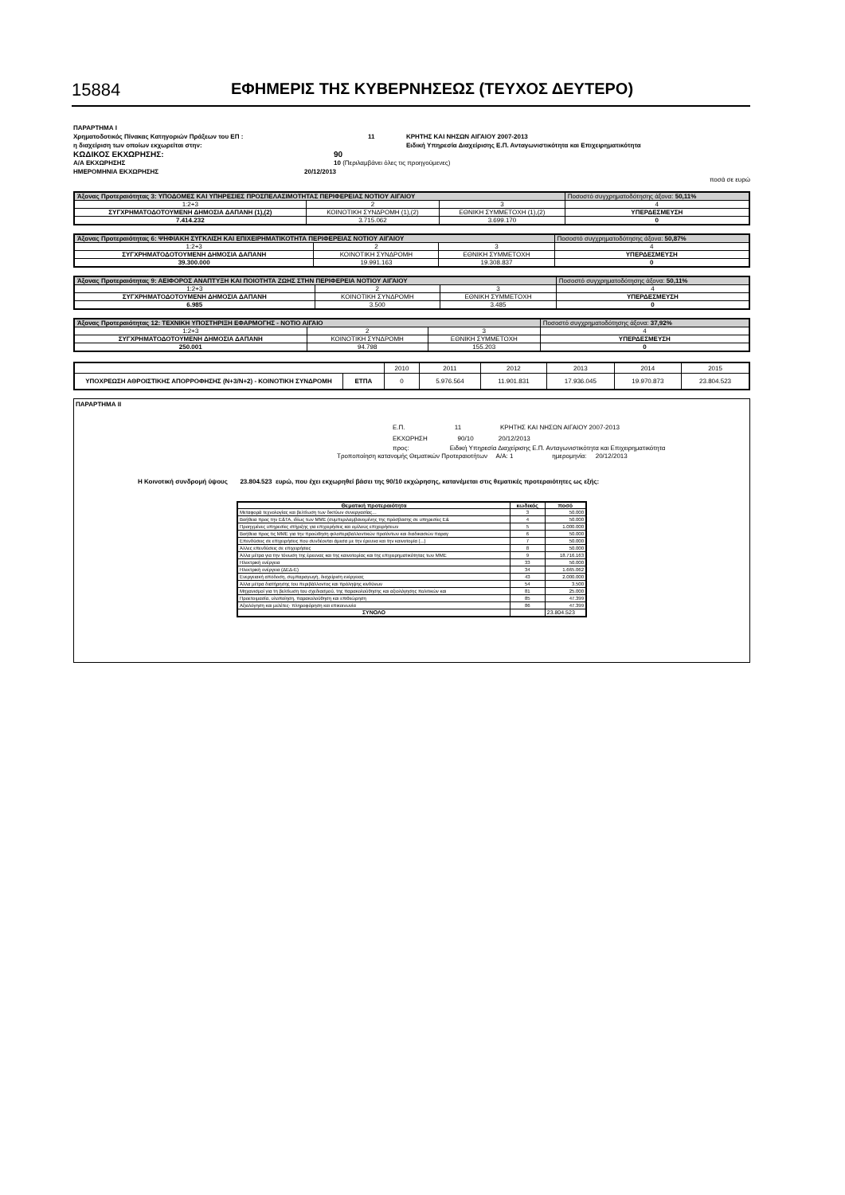15884 ΕΦΗΜΕΡΙΣ ΤΗΣ ΚΥΒΕΡΝΗΣΕΩΣ (ΤΕΥΧΟΣ ΔΕΥΤΕΡΟ)
ΠΑΡΑΡΤΗΜΑ Ι
Χρηματοδοτικός Πίνακας Κατηγοριών Πράξεων του ΕΠ : 11 ΚΡΗΤΗΣ ΚΑΙ ΝΗΣΩΝ ΑΙΓΑΙΟΥ 2007-2013
η διαχείριση των οποίων εκχωρείται στην: Ειδική Υπηρεσία Διαχείρισης Ε.Π. Ανταγωνιστικότητα και Επιχειρηματικότητα
ΚΩΔΙΚΟΣ ΕΚΧΩΡΗΣΗΣ: 90
Α/Α ΕΚΧΩΡΗΣΗΣ 10 (Περιλαμβάνει όλες τις προηγούμενες)
ΗΜΕΡΟΜΗΝΙΑ ΕΚΧΩΡΗΣΗΣ 20/12/2013
ποσά σε ευρώ
| Άξονας Προτεραιότητας 3: ΥΠΟΔΟΜΕΣ ΚΑΙ ΥΠΗΡΕΣΙΕΣ ΠΡΟΣΠΕΛΑΣΙΜΟΤΗΤΑΣ ΠΕΡΙΦΕΡΕΙΑΣ ΝΟΤΙΟΥ ΑΙΓΑΙΟΥ | | | Ποσοστό συγχρηματοδότησης άξονα: 50,11% |
| 1:2+3 | 2 | 3 | 4 |
| ΣΥΓΧΡΗΜΑΤΟΔΟΤΟΥΜΕΝΗ ΔΗΜΟΣΙΑ ΔΑΠΑΝΗ (1),(2) | ΚΟΙΝΟΤΙΚΗ ΣΥΝΔΡΟΜΗ (1),(2) | ΕΘΝΙΚΗ ΣΥΜΜΕΤΟΧΗ (1),(2) | ΥΠΕΡΔΕΣΜΕΥΣΗ |
| 7.414.232 | 3.715.062 | 3.699.170 | 0 |
| Άξονας Προτεραιότητας 6: ΨΗΦΙΑΚΗ ΣΥΓΚΛΙΣΗ ΚΑΙ ΕΠΙΧΕΙΡΗΜΑΤΙΚΟΤΗΤΑ ΠΕΡΙΦΕΡΕΙΑΣ ΝΟΤΙΟΥ ΑΙΓΑΙΟΥ | | | Ποσοστό συγχρηματοδότησης άξονα: 50,87% |
| 1:2+3 | 2 | 3 | 4 |
| ΣΥΓΧΡΗΜΑΤΟΔΟΤΟΥΜΕΝΗ ΔΗΜΟΣΙΑ ΔΑΠΑΝΗ | ΚΟΙΝΟΤΙΚΗ ΣΥΝΔΡΟΜΗ | ΕΘΝΙΚΗ ΣΥΜΜΕΤΟΧΗ | ΥΠΕΡΔΕΣΜΕΥΣΗ |
| 39.300.000 | 19.991.163 | 19.308.837 | 0 |
| Άξονας Προτεραιότητας 9: ΑΕΙΦΟΡΟΣ ΑΝΑΠΤΥΞΗ ΚΑΙ ΠΟΙΟΤΗΤΑ ΖΩΗΣ ΣΤΗΝ ΠΕΡΙΦΕΡΕΙΑ ΝΟΤΙΟΥ ΑΙΓΑΙΟΥ | | | Ποσοστό συγχρηματοδότησης άξονα: 50,11% |
| 1:2+3 | 2 | 3 | 4 |
| ΣΥΓΧΡΗΜΑΤΟΔΟΤΟΥΜΕΝΗ ΔΗΜΟΣΙΑ ΔΑΠΑΝΗ | ΚΟΙΝΟΤΙΚΗ ΣΥΝΔΡΟΜΗ | ΕΘΝΙΚΗ ΣΥΜΜΕΤΟΧΗ | ΥΠΕΡΔΕΣΜΕΥΣΗ |
| 6.985 | 3.500 | 3.485 | 0 |
| Άξονας Προτεραιότητας 12: ΤΕΧΝΙΚΗ ΥΠΟΣΤΗΡΙΞΗ ΕΦΑΡΜΟΓΗΣ - ΝΟΤΙΟ ΑΙΓΑΙΟ | | | Ποσοστό συγχρηματοδότησης άξονα: 37,92% |
| 1:2+3 | 2 | 3 | 4 |
| ΣΥΓΧΡΗΜΑΤΟΔΟΤΟΥΜΕΝΗ ΔΗΜΟΣΙΑ ΔΑΠΑΝΗ | ΚΟΙΝΟΤΙΚΗ ΣΥΝΔΡΟΜΗ | ΕΘΝΙΚΗ ΣΥΜΜΕΤΟΧΗ | ΥΠΕΡΔΕΣΜΕΥΣΗ |
| 250.001 | 94.798 | 155.203 | 0 |
| | | 2010 | 2011 | 2012 | 2013 | 2014 | 2015 |
| ΥΠΟΧΡΕΩΣΗ ΑΘΡΟΙΣΤΙΚΗΣ ΑΠΟΡΡΟΦΗΣΗΣ (Ν+3/Ν+2) - ΚΟΙΝΟΤΙΚΗ ΣΥΝΔΡΟΜΗ | ΕΤΠΑ | 0 | 5.976.564 | 11.901.831 | 17.936.045 | 19.970.873 | 23.804.523 |
ΠΑΡΑΡΤΗΜΑ ΙΙ
Ε.Π. 11 ΚΡΗΤΗΣ ΚΑΙ ΝΗΣΩΝ ΑΙΓΑΙΟΥ 2007-2013
ΕΚΧΩΡΗΣΗ 90/10 20/12/2013
προς: Ειδική Υπηρεσία Διαχείρισης Ε.Π. Ανταγωνιστικότητα και Επιχειρηματικότητα
Τροποποίηση κατανομής Θεματικών Προτεραιοτήτων Α/Α: 1 ημερομηνία: 20/12/2013
Η Κοινοτική συνδρομή ύψους 23.804.523 ευρώ, που έχει εκχωρηθεί βάσει της 90/10 εκχώρησης, κατανέμεται στις θεματικές προτεραιότητες ως εξής:
| Θεματική προτεραιότητα | κωδικός | ποσό |
| --- | --- | --- |
| Μεταφορά τεχνολογίας και βελτίωση των δικτύων συνεργασίας… | 3 | 50.000 |
| Βοήθεια προς την Ε&ΤΑ, ιδίως των ΜΜΕ (συμπεριλαμβανομένης της πρόσβασης σε υπηρεσίες Ε& | 4 | 50.000 |
| Προηγμένες υπηρεσίες στήριξης για επιχειρήσεις και ομίλους επιχειρήσεων | 5 | 1.000.000 |
| Βοήθεια προς τις ΜΜΕ για την προώθηση φιλοπεριβαλλοντικών προϊόντων και διαδικασιών παραγ | 6 | 50.000 |
| Επενδύσεις σε επιχειρήσεις που συνδέονται άμεσα με την έρευνα και την καινοτομία (...) | 7 | 50.000 |
| Άλλες επενδύσεις σε επιχειρήσεις | 8 | 50.000 |
| Άλλα μέτρα για την τόνωση της έρευνας και της καινοτομίας και της επιχειρηματικότητας των ΜΜΕ | 9 | 18.716.163 |
| Ηλεκτρική ενέργεια | 33 | 50.000 |
| Ηλεκτρική ενέργεια (ΔΕΔ-Ε) | 34 | 1.665.062 |
| Ενεργειακή απόδοση, συμπαραγωγή, διαχείριση ενέργειας | 43 | 2.000.000 |
| Άλλα μέτρα διατήρησης του περιβάλλοντος και πρόληψης κινδύνων | 54 | 3.500 |
| Μηχανισμοί για τη βελτίωση του σχεδιασμού, της παρακολούθησης και αξιολόγησης πολιτικών και | 81 | 25.000 |
| Προετοιμασία, υλοποίηση, παρακολούθηση και επιθεώρηση | 85 | 47.399 |
| Αξιολόγηση και μελέτες· πληροφόρηση και επικοινωνία | 86 | 47.399 |
| ΣΥΝΟΛΟ | | 23.804.523 |